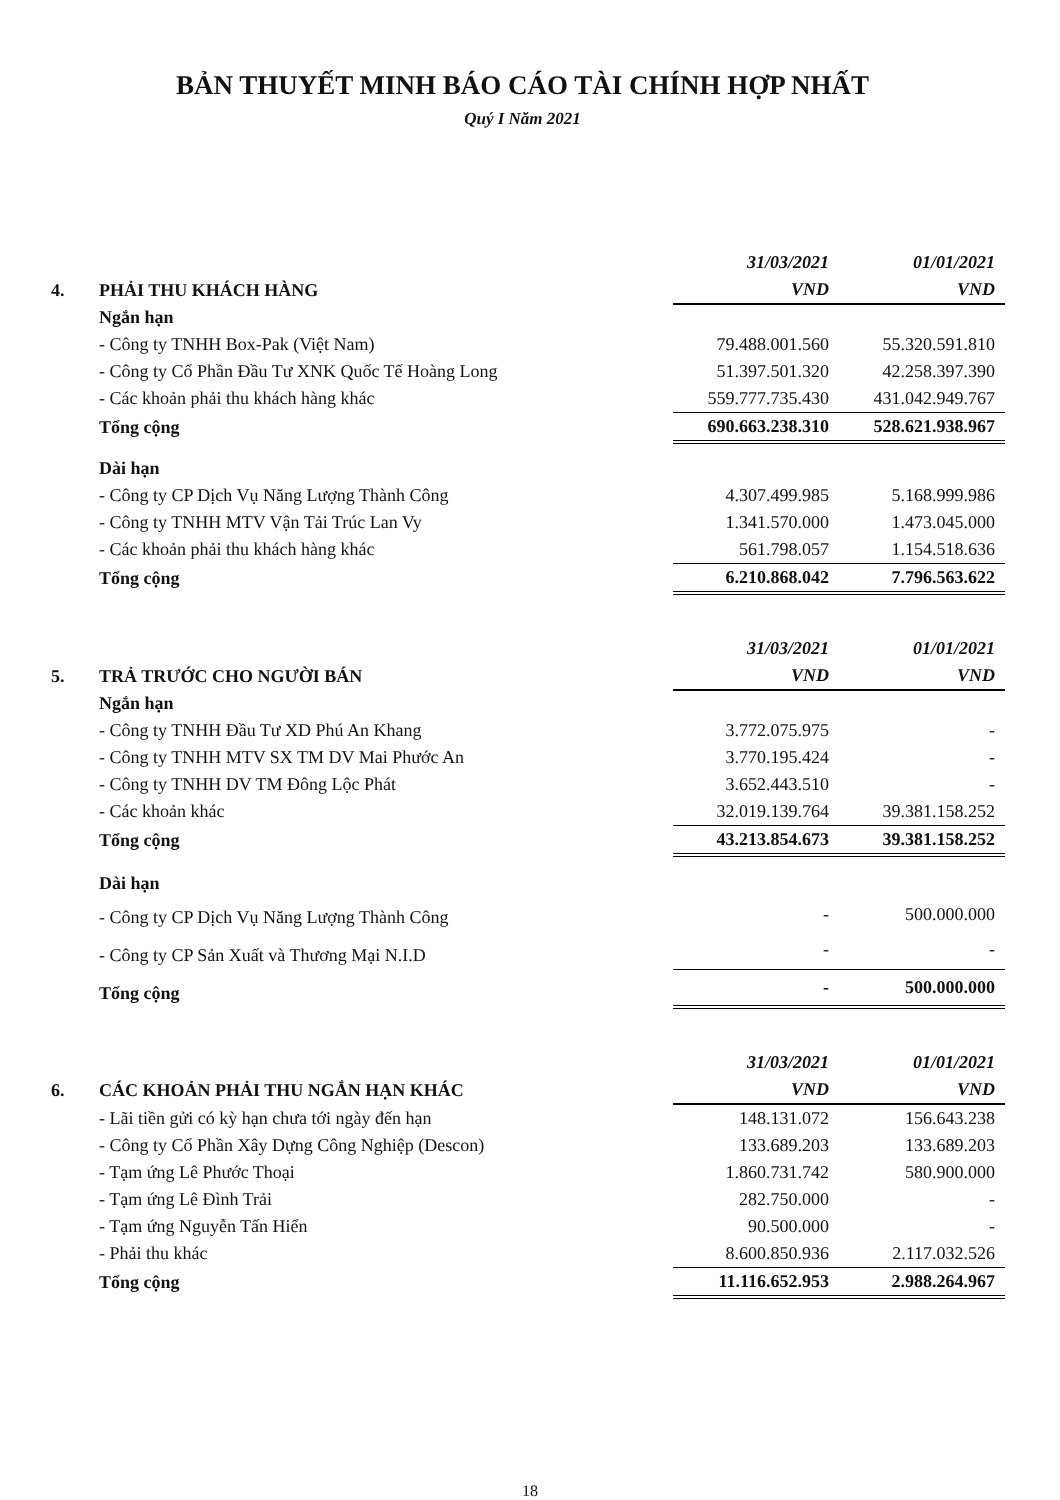BẢN THUYẾT MINH BÁO CÁO TÀI CHÍNH HỢP NHẤT
Quý I Năm 2021
| | | 31/03/2021 | 01/01/2021 |
| 4. | PHẢI THU KHÁCH HÀNG | VND | VND |
| | Ngắn hạn | | |
| | - Công ty TNHH Box-Pak (Việt Nam) | 79.488.001.560 | 55.320.591.810 |
| | - Công ty Cổ Phần Đầu Tư XNK Quốc Tế Hoàng Long | 51.397.501.320 | 42.258.397.390 |
| | - Các khoản phải thu khách hàng khác | 559.777.735.430 | 431.042.949.767 |
| | Tổng cộng | 690.663.238.310 | 528.621.938.967 |
| | Dài hạn | | |
| | - Công ty CP Dịch Vụ Năng Lượng Thành Công | 4.307.499.985 | 5.168.999.986 |
| | - Công ty TNHH MTV Vận Tải Trúc Lan Vy | 1.341.570.000 | 1.473.045.000 |
| | - Các khoản phải thu khách hàng khác | 561.798.057 | 1.154.518.636 |
| | Tổng cộng | 6.210.868.042 | 7.796.563.622 |
| | | 31/03/2021 | 01/01/2021 |
| 5. | TRẢ TRƯỚC CHO NGƯỜI BÁN | VND | VND |
| | Ngắn hạn | | |
| | - Công ty TNHH Đầu Tư XD Phú An Khang | 3.772.075.975 | - |
| | - Công ty TNHH MTV SX TM DV Mai Phước An | 3.770.195.424 | - |
| | - Công ty TNHH DV TM Đông Lộc Phát | 3.652.443.510 | - |
| | - Các khoản khác | 32.019.139.764 | 39.381.158.252 |
| | Tổng cộng | 43.213.854.673 | 39.381.158.252 |
| | Dài hạn | | |
| | - Công ty CP Dịch Vụ Năng Lượng Thành Công | - | 500.000.000 |
| | - Công ty CP Sản Xuất và Thương Mại N.I.D | - | - |
| | Tổng cộng | - | 500.000.000 |
| | | 31/03/2021 | 01/01/2021 |
| 6. | CÁC KHOẢN PHẢI THU NGẮN HẠN KHÁC | VND | VND |
| | - Lãi tiền gửi có kỳ hạn chưa tới ngày đến hạn | 148.131.072 | 156.643.238 |
| | - Công ty Cổ Phần Xây Dựng Công Nghiệp (Descon) | 133.689.203 | 133.689.203 |
| | - Tạm ứng Lê Phước Thoại | 1.860.731.742 | 580.900.000 |
| | - Tạm ứng Lê Đình Trải | 282.750.000 | - |
| | - Tạm ứng Nguyễn Tấn Hiển | 90.500.000 | - |
| | - Phải thu khác | 8.600.850.936 | 2.117.032.526 |
| | Tổng cộng | 11.116.652.953 | 2.988.264.967 |
18